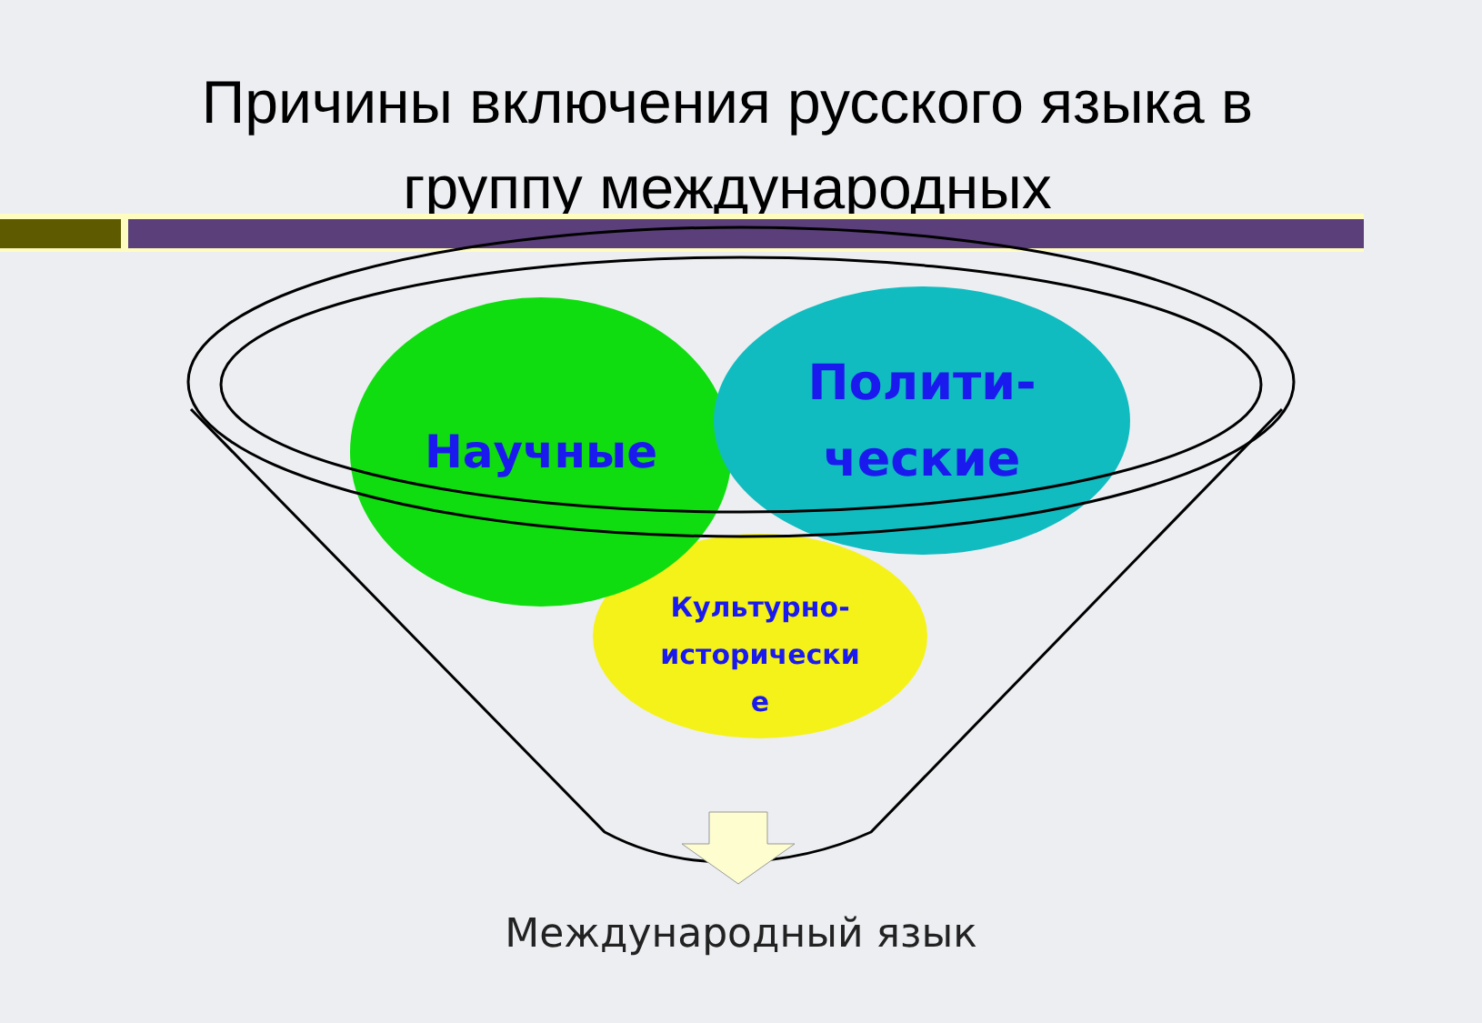Причины включения русского языка в группу международных
Культурно-
историчеcки
е
Научные
Полити-
ческие
Международный язык